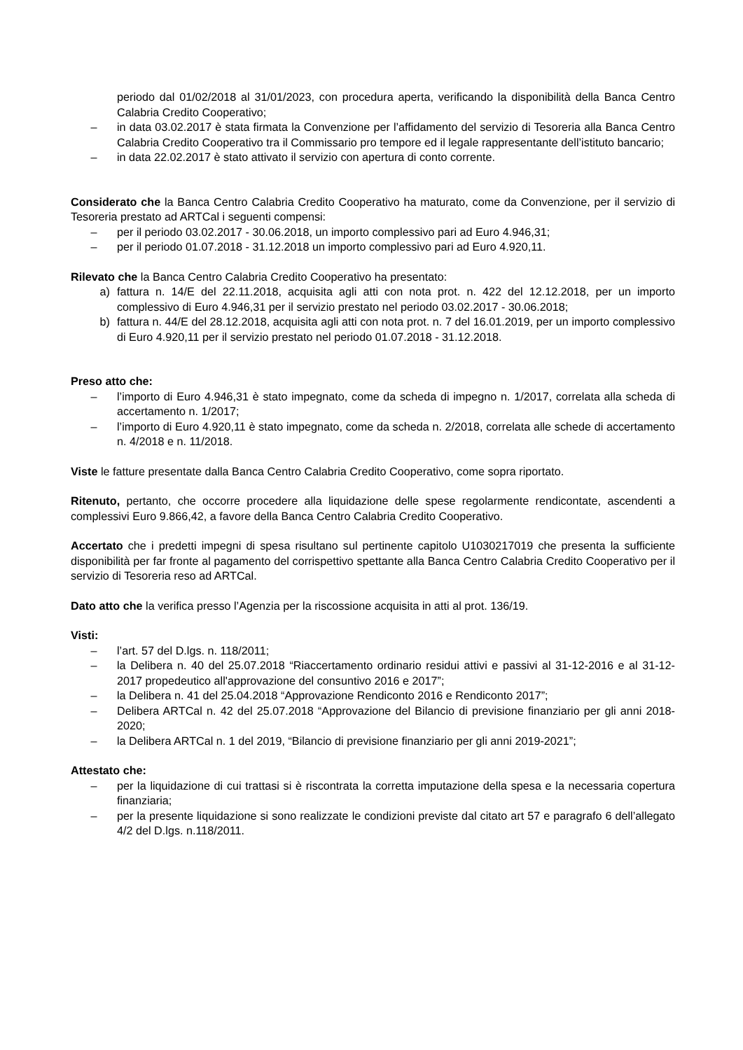periodo dal 01/02/2018 al 31/01/2023, con procedura aperta, verificando la disponibilità della Banca Centro Calabria Credito Cooperativo;
– in data 03.02.2017 è stata firmata la Convenzione per l’affidamento del servizio di Tesoreria alla Banca Centro Calabria Credito Cooperativo tra il Commissario pro tempore ed il legale rappresentante dell’istituto bancario;
– in data 22.02.2017 è stato attivato il servizio con apertura di conto corrente.
Considerato che la Banca Centro Calabria Credito Cooperativo ha maturato, come da Convenzione, per il servizio di Tesoreria prestato ad ARTCal i seguenti compensi:
– per il periodo 03.02.2017 - 30.06.2018, un importo complessivo pari ad Euro 4.946,31;
– per il periodo 01.07.2018 - 31.12.2018 un importo complessivo pari ad Euro 4.920,11.
Rilevato che la Banca Centro Calabria Credito Cooperativo ha presentato:
a) fattura n. 14/E del 22.11.2018, acquisita agli atti con nota prot. n. 422 del 12.12.2018, per un importo complessivo di Euro 4.946,31 per il servizio prestato nel periodo 03.02.2017 - 30.06.2018;
b) fattura n. 44/E del 28.12.2018, acquisita agli atti con nota prot. n. 7 del 16.01.2019, per un importo complessivo di Euro 4.920,11 per il servizio prestato nel periodo 01.07.2018 - 31.12.2018.
Preso atto che:
– l’importo di Euro 4.946,31 è stato impegnato, come da scheda di impegno n. 1/2017, correlata alla scheda di accertamento n. 1/2017;
– l’importo di Euro 4.920,11 è stato impegnato, come da scheda n. 2/2018, correlata alle schede di accertamento n. 4/2018 e n. 11/2018.
Viste le fatture presentate dalla Banca Centro Calabria Credito Cooperativo, come sopra riportato.
Ritenuto, pertanto, che occorre procedere alla liquidazione delle spese regolarmente rendicontate, ascendenti a complessivi Euro 9.866,42, a favore della Banca Centro Calabria Credito Cooperativo.
Accertato che i predetti impegni di spesa risultano sul pertinente capitolo U1030217019 che presenta la sufficiente disponibilità per far fronte al pagamento del corrispettivo spettante alla Banca Centro Calabria Credito Cooperativo per il servizio di Tesoreria reso ad ARTCal.
Dato atto che la verifica presso l’Agenzia per la riscossione acquisita in atti al prot. 136/19.
Visti:
– l’art. 57 del D.lgs. n. 118/2011;
– la Delibera n. 40 del 25.07.2018 “Riaccertamento ordinario residui attivi e passivi al 31-12-2016 e al 31-12-2017 propedeutico all'approvazione del consuntivo 2016 e 2017”;
– la Delibera n. 41 del 25.04.2018 “Approvazione Rendiconto 2016 e Rendiconto 2017”;
– Delibera ARTCal n. 42 del 25.07.2018 “Approvazione del Bilancio di previsione finanziario per gli anni 2018-2020;
– la Delibera ARTCal n. 1 del 2019, “Bilancio di previsione finanziario per gli anni 2019-2021”;
Attestato che:
– per la liquidazione di cui trattasi si è riscontrata la corretta imputazione della spesa e la necessaria copertura finanziaria;
– per la presente liquidazione si sono realizzate le condizioni previste dal citato art 57 e paragrafo 6 dell’allegato 4/2 del D.lgs. n.118/2011.